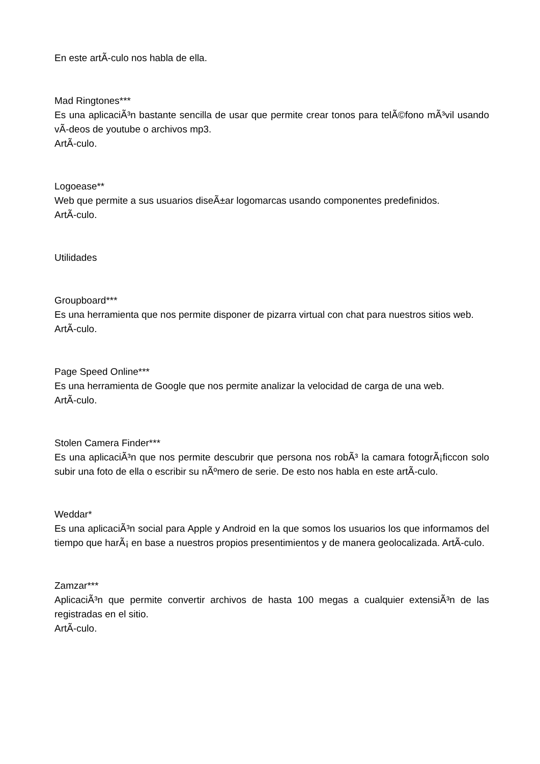En este artÃ-culo nos habla de ella.
Mad Ringtones***
Es una aplicaciÃ³n bastante sencilla de usar que permite crear tonos para telÃ©fono mÃ³vil usando vÃ-deos de youtube o archivos mp3.
ArtÃ-culo.
Logoease**
Web que permite a sus usuarios diseÃ±ar logomarcas usando componentes predefinidos.
ArtÃ-culo.
Utilidades
Groupboard***
Es una herramienta que nos permite disponer de pizarra virtual con chat para nuestros sitios web.
ArtÃ-culo.
Page Speed Online***
Es una herramienta de Google que nos permite analizar la velocidad de carga de una web.
ArtÃ-culo.
Stolen Camera Finder***
Es una aplicaciÃ³n que nos permite descubrir que persona nos robÃ³ la camara fotogrÃ¡ficcon solo subir una foto de ella o escribir su nÃºmero de serie. De esto nos habla en este artÃ-culo.
Weddar*
Es una aplicaciÃ³n social para Apple y Android en la que somos los usuarios los que informamos del tiempo que harÃ¡ en base a nuestros propios presentimientos y de manera geolocalizada. ArtÃ-culo.
Zamzar***
AplicaciÃ³n que permite convertir archivos de hasta 100 megas a cualquier extensiÃ³n de las registradas en el sitio.
ArtÃ-culo.